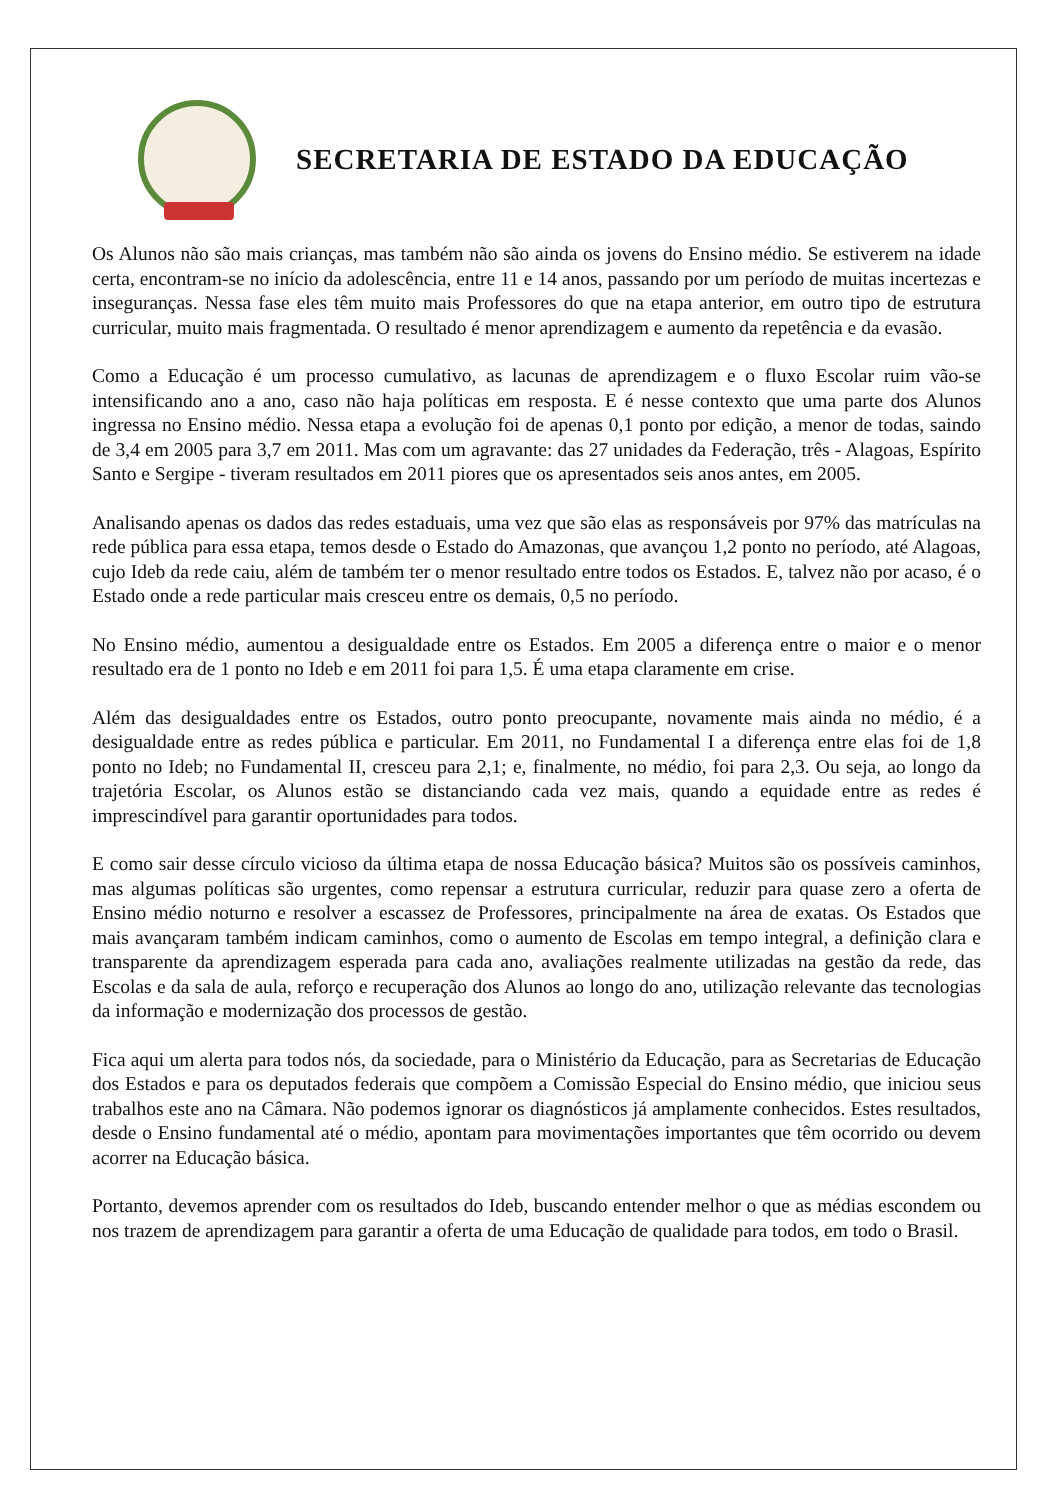SECRETARIA DE ESTADO DA EDUCAÇÃO
Os Alunos não são mais crianças, mas também não são ainda os jovens do Ensino médio. Se estiverem na idade certa, encontram-se no início da adolescência, entre 11 e 14 anos, passando por um período de muitas incertezas e inseguranças. Nessa fase eles têm muito mais Professores do que na etapa anterior, em outro tipo de estrutura curricular, muito mais fragmentada. O resultado é menor aprendizagem e aumento da repetência e da evasão.
Como a Educação é um processo cumulativo, as lacunas de aprendizagem e o fluxo Escolar ruim vão-se intensificando ano a ano, caso não haja políticas em resposta. E é nesse contexto que uma parte dos Alunos ingressa no Ensino médio. Nessa etapa a evolução foi de apenas 0,1 ponto por edição, a menor de todas, saindo de 3,4 em 2005 para 3,7 em 2011. Mas com um agravante: das 27 unidades da Federação, três - Alagoas, Espírito Santo e Sergipe - tiveram resultados em 2011 piores que os apresentados seis anos antes, em 2005.
Analisando apenas os dados das redes estaduais, uma vez que são elas as responsáveis por 97% das matrículas na rede pública para essa etapa, temos desde o Estado do Amazonas, que avançou 1,2 ponto no período, até Alagoas, cujo Ideb da rede caiu, além de também ter o menor resultado entre todos os Estados. E, talvez não por acaso, é o Estado onde a rede particular mais cresceu entre os demais, 0,5 no período.
No Ensino médio, aumentou a desigualdade entre os Estados. Em 2005 a diferença entre o maior e o menor resultado era de 1 ponto no Ideb e em 2011 foi para 1,5. É uma etapa claramente em crise.
Além das desigualdades entre os Estados, outro ponto preocupante, novamente mais ainda no médio, é a desigualdade entre as redes pública e particular. Em 2011, no Fundamental I a diferença entre elas foi de 1,8 ponto no Ideb; no Fundamental II, cresceu para 2,1; e, finalmente, no médio, foi para 2,3. Ou seja, ao longo da trajetória Escolar, os Alunos estão se distanciando cada vez mais, quando a equidade entre as redes é imprescindível para garantir oportunidades para todos.
E como sair desse círculo vicioso da última etapa de nossa Educação básica? Muitos são os possíveis caminhos, mas algumas políticas são urgentes, como repensar a estrutura curricular, reduzir para quase zero a oferta de Ensino médio noturno e resolver a escassez de Professores, principalmente na área de exatas. Os Estados que mais avançaram também indicam caminhos, como o aumento de Escolas em tempo integral, a definição clara e transparente da aprendizagem esperada para cada ano, avaliações realmente utilizadas na gestão da rede, das Escolas e da sala de aula, reforço e recuperação dos Alunos ao longo do ano, utilização relevante das tecnologias da informação e modernização dos processos de gestão.
Fica aqui um alerta para todos nós, da sociedade, para o Ministério da Educação, para as Secretarias de Educação dos Estados e para os deputados federais que compõem a Comissão Especial do Ensino médio, que iniciou seus trabalhos este ano na Câmara. Não podemos ignorar os diagnósticos já amplamente conhecidos. Estes resultados, desde o Ensino fundamental até o médio, apontam para movimentações importantes que têm ocorrido ou devem acorrer na Educação básica.
Portanto, devemos aprender com os resultados do Ideb, buscando entender melhor o que as médias escondem ou nos trazem de aprendizagem para garantir a oferta de uma Educação de qualidade para todos, em todo o Brasil.